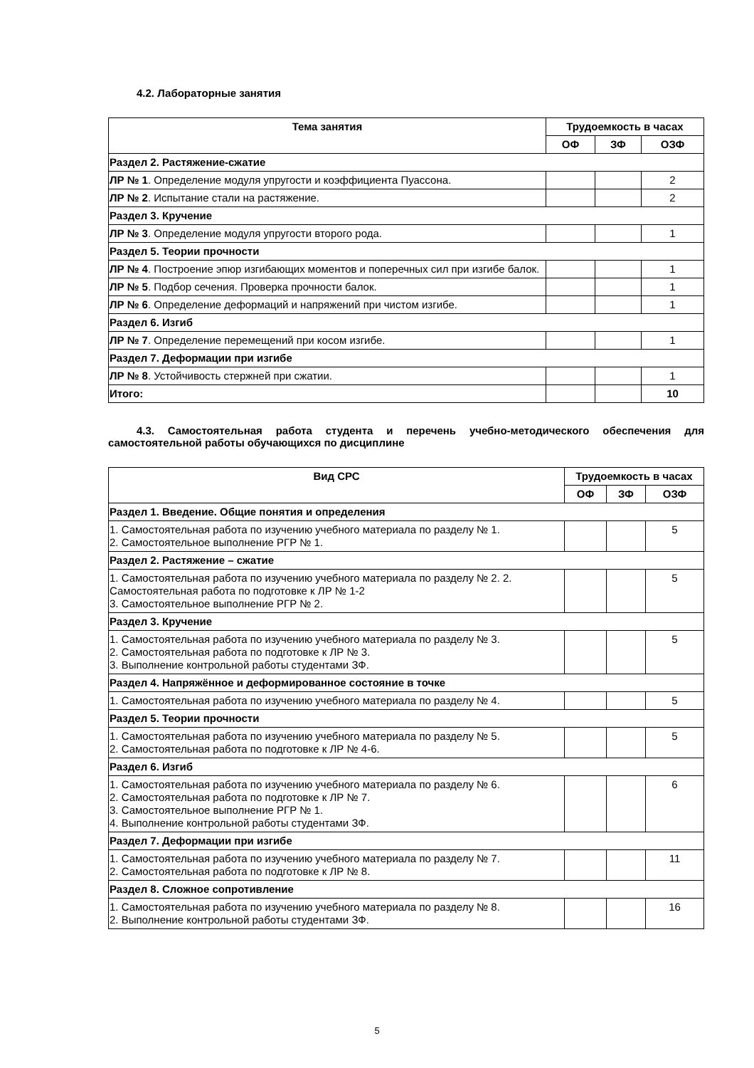4.2. Лабораторные занятия
| Тема занятия | Трудоемкость в часах | | |
| --- | --- | --- | --- |
| | ОФ | ЗФ | ОЗФ |
| Раздел 2. Растяжение-сжатие | | | |
| ЛР № 1 . Определение модуля упругости и коэффициента Пуассона. | | | 2 |
| ЛР № 2 . Испытание стали на растяжение. | | | 2 |
| Раздел 3. Кручение | | | |
| ЛР № 3 . Определение модуля упругости второго рода. | | | 1 |
| Раздел 5. Теории прочности | | | |
| ЛР № 4 . Построение эпюр изгибающих моментов и поперечных сил при изгибе балок. | | | 1 |
| ЛР № 5 . Подбор сечения. Проверка прочности балок. | | | 1 |
| ЛР № 6 . Определение деформаций и напряжений при чистом изгибе. | | | 1 |
| Раздел 6. Изгиб | | | |
| ЛР № 7 . Определение перемещений при косом изгибе. | | | 1 |
| Раздел 7. Деформации при изгибе | | | |
| ЛР № 8 . Устойчивость стержней при сжатии. | | | 1 |
| Итого: | | | 10 |
4.3. Самостоятельная работа студента и перечень учебно-методического обеспечения для самостоятельной работы обучающихся по дисциплине
| Вид СРС | Трудоемкость в часах | | |
| --- | --- | --- | --- |
| | ОФ | ЗФ | ОЗФ |
| Раздел 1. Введение. Общие понятия и определения | | | |
| 1. Самостоятельная работа по изучению учебного материала по разделу № 1. 2. Самостоятельное выполнение РГР № 1. | | | 5 |
| Раздел 2. Растяжение – сжатие | | | |
| 1. Самостоятельная работа по изучению учебного материала по разделу № 2. 2. Самостоятельная работа по подготовке к ЛР № 1-2 3. Самостоятельное выполнение РГР № 2. | | | 5 |
| Раздел 3. Кручение | | | |
| 1. Самостоятельная работа по изучению учебного материала по разделу № 3. 2. Самостоятельная работа по подготовке к ЛР № 3. 3. Выполнение контрольной работы студентами ЗФ. | | | 5 |
| Раздел 4. Напряжённое и деформированное состояние в точке | | | |
| 1. Самостоятельная работа по изучению учебного материала по разделу № 4. | | | 5 |
| Раздел 5. Теории прочности | | | |
| 1. Самостоятельная работа по изучению учебного материала по разделу № 5. 2. Самостоятельная работа по подготовке к ЛР № 4-6. | | | 5 |
| Раздел 6. Изгиб | | | |
| 1. Самостоятельная работа по изучению учебного материала по разделу № 6. 2. Самостоятельная работа по подготовке к ЛР № 7. 3. Самостоятельное выполнение РГР № 1. 4. Выполнение контрольной работы студентами ЗФ. | | | 6 |
| Раздел 7. Деформации при изгибе | | | |
| 1. Самостоятельная работа по изучению учебного материала по разделу № 7. 2. Самостоятельная работа по подготовке к ЛР № 8. | | | 11 |
| Раздел 8. Сложное сопротивление | | | |
| 1. Самостоятельная работа по изучению учебного материала по разделу № 8. 2. Выполнение контрольной работы студентами ЗФ. | | | 16 |
5